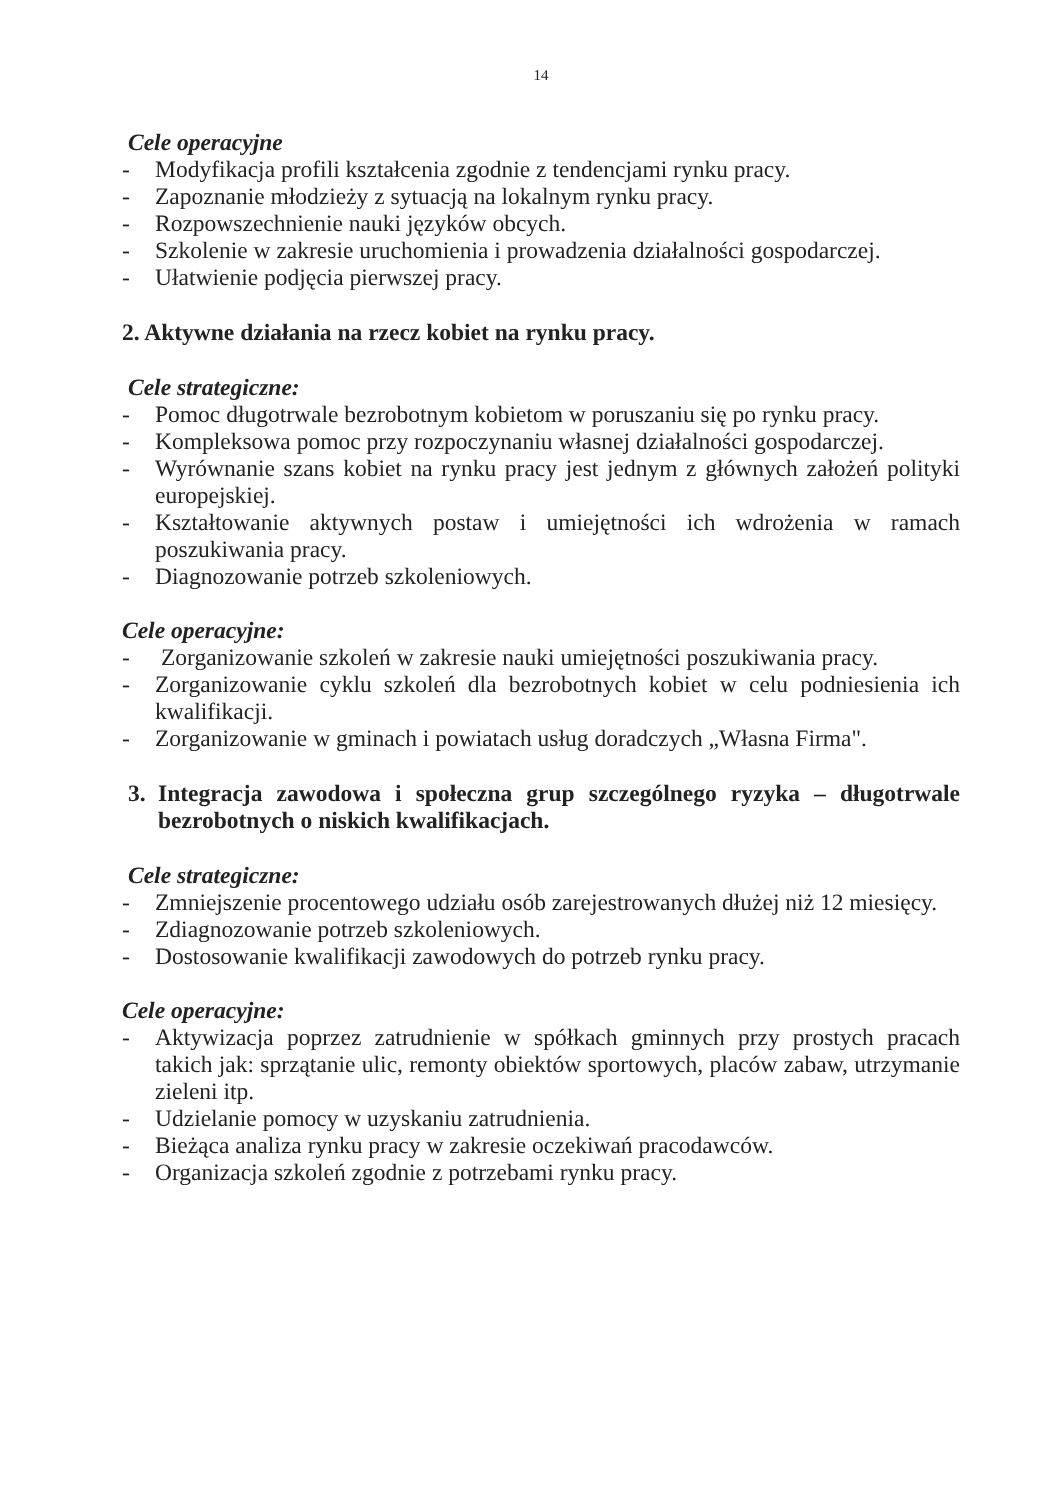14
Cele operacyjne
- Modyfikacja profili kształcenia zgodnie z tendencjami rynku pracy.
- Zapoznanie młodzieży z sytuacją na lokalnym rynku pracy.
- Rozpowszechnienie nauki języków obcych.
- Szkolenie w zakresie uruchomienia i prowadzenia działalności gospodarczej.
- Ułatwienie podjęcia pierwszej pracy.
2. Aktywne działania na rzecz kobiet na rynku pracy.
Cele strategiczne:
- Pomoc długotrwale bezrobotnym kobietom w poruszaniu się po rynku pracy.
- Kompleksowa pomoc przy rozpoczynaniu własnej działalności gospodarczej.
- Wyrównanie szans kobiet na rynku pracy jest jednym z głównych założeń polityki europejskiej.
- Kształtowanie aktywnych postaw i umiejętności ich wdrożenia w ramach poszukiwania pracy.
- Diagnozowanie potrzeb szkoleniowych.
Cele operacyjne:
- Zorganizowanie szkoleń w zakresie nauki umiejętności poszukiwania pracy.
- Zorganizowanie cyklu szkoleń dla bezrobotnych kobiet w celu podniesienia ich kwalifikacji.
- Zorganizowanie w gminach i powiatach usług doradczych „Własna Firma".
3. Integracja zawodowa i społeczna grup szczególnego ryzyka – długotrwale bezrobotnych o niskich kwalifikacjach.
Cele strategiczne:
- Zmniejszenie procentowego udziału osób zarejestrowanych dłużej niż 12 miesięcy.
- Zdiagnozowanie potrzeb szkoleniowych.
- Dostosowanie kwalifikacji zawodowych do potrzeb rynku pracy.
Cele operacyjne:
- Aktywizacja poprzez zatrudnienie w spółkach gminnych przy prostych pracach takich jak: sprzątanie ulic, remonty obiektów sportowych, placów zabaw, utrzymanie zieleni itp.
- Udzielanie pomocy w uzyskaniu zatrudnienia.
- Bieżąca analiza rynku pracy w zakresie oczekiwań pracodawców.
- Organizacja szkoleń zgodnie z potrzebami rynku pracy.